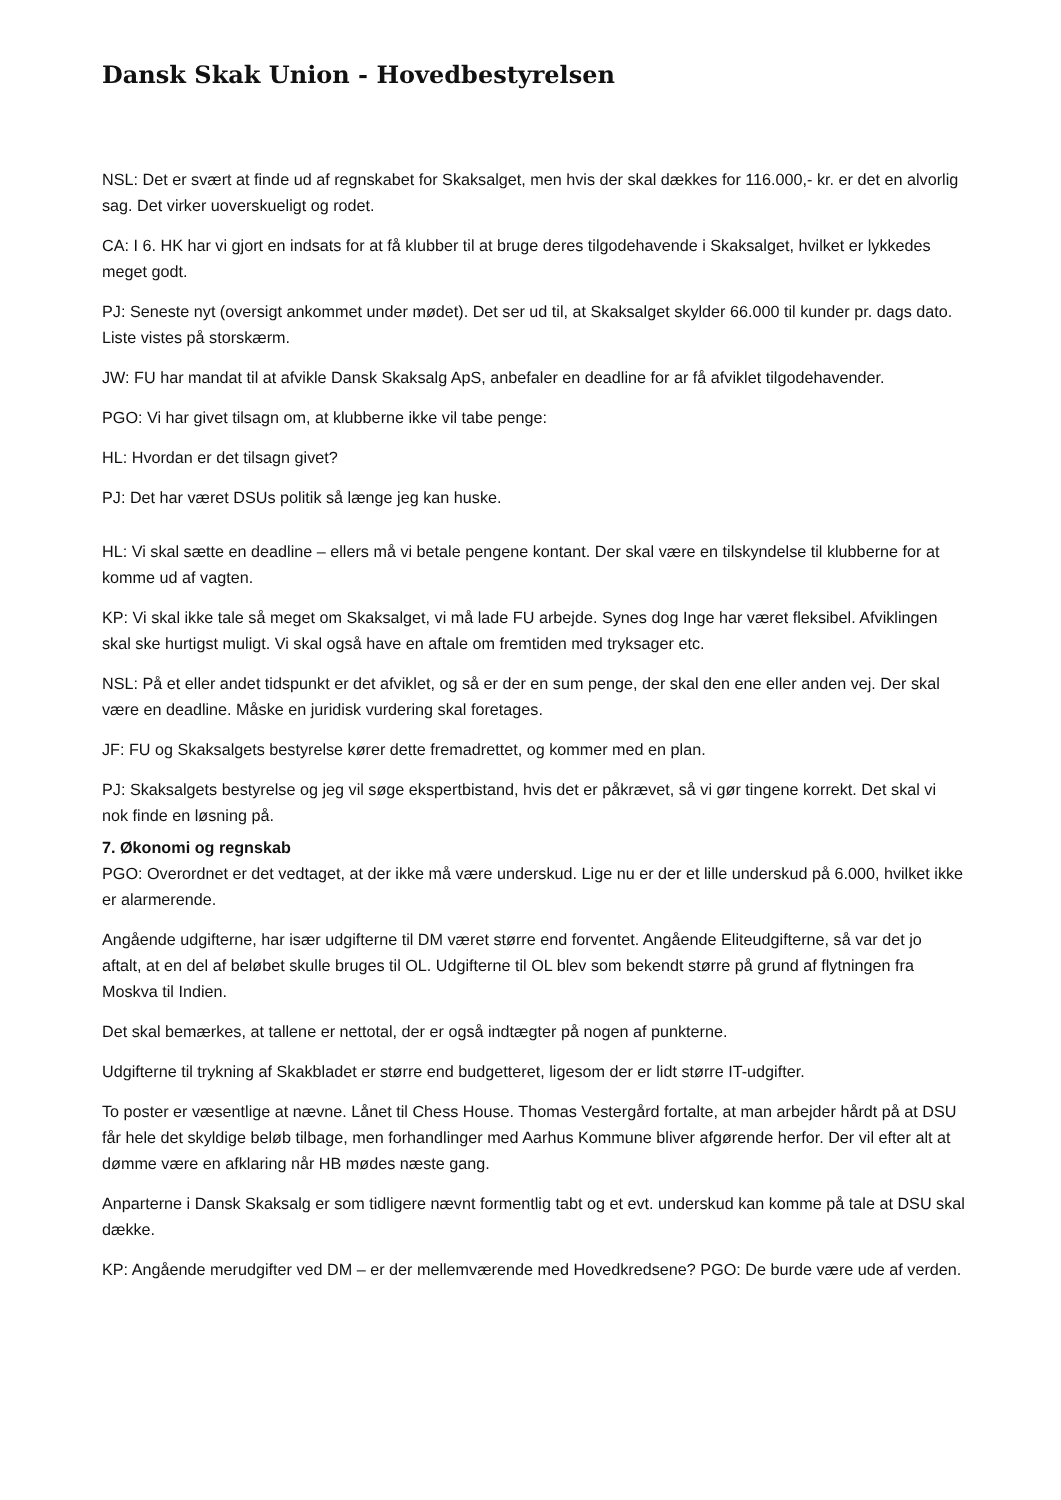Dansk Skak Union - Hovedbestyrelsen
NSL: Det er svært at finde ud af regnskabet for Skaksalget, men hvis der skal dækkes for 116.000,- kr. er det en alvorlig sag. Det virker uoverskueligt og rodet.
CA: I 6. HK har vi gjort en indsats for at få klubber til at bruge deres tilgodehavende i Skaksalget, hvilket er lykkedes meget godt.
PJ: Seneste nyt (oversigt ankommet under mødet). Det ser ud til, at Skaksalget skylder 66.000 til kunder pr. dags dato. Liste vistes på storskærm.
JW: FU har mandat til at afvikle Dansk Skaksalg ApS, anbefaler en deadline for ar få afviklet tilgodehavender.
PGO: Vi har givet tilsagn om, at klubberne ikke vil tabe penge:
HL: Hvordan er det tilsagn givet?
PJ: Det har været DSUs politik så længe jeg kan huske.
HL: Vi skal sætte en deadline – ellers må vi betale pengene kontant. Der skal være en tilskyndelse til klubberne for at komme ud af vagten.
KP: Vi skal ikke tale så meget om Skaksalget, vi må lade FU arbejde. Synes dog Inge har været fleksibel. Afviklingen skal ske hurtigst muligt. Vi skal også have en aftale om fremtiden med tryksager etc.
NSL: På et eller andet tidspunkt er det afviklet, og så er der en sum penge, der skal den ene eller anden vej. Der skal være en deadline. Måske en juridisk vurdering skal foretages.
JF: FU og Skaksalgets bestyrelse kører dette fremadrettet, og kommer med en plan.
PJ: Skaksalgets bestyrelse og jeg vil søge ekspertbistand, hvis det er påkrævet, så vi gør tingene korrekt. Det skal vi nok finde en løsning på.
7. Økonomi og regnskab
PGO: Overordnet er det vedtaget, at der ikke må være underskud. Lige nu er der et lille underskud på 6.000, hvilket ikke er alarmerende.
Angående udgifterne, har især udgifterne til DM været større end forventet. Angående Eliteudgifterne, så var det jo aftalt, at en del af beløbet skulle bruges til OL. Udgifterne til OL blev som bekendt større på grund af flytningen fra Moskva til Indien.
Det skal bemærkes, at tallene er nettotal, der er også indtægter på nogen af punkterne.
Udgifterne til trykning af Skakbladet er større end budgetteret, ligesom der er lidt større IT-udgifter.
To poster er væsentlige at nævne. Lånet til Chess House. Thomas Vestergård fortalte, at man arbejder hårdt på at DSU får hele det skyldige beløb tilbage, men forhandlinger med Aarhus Kommune bliver afgørende herfor. Der vil efter alt at dømme være en afklaring når HB mødes næste gang.
Anparterne i Dansk Skaksalg er som tidligere nævnt formentlig tabt og et evt. underskud kan komme på tale at DSU skal dække.
KP: Angående merudgifter ved DM – er der mellemværende med Hovedkredsene? PGO: De burde være ude af verden.